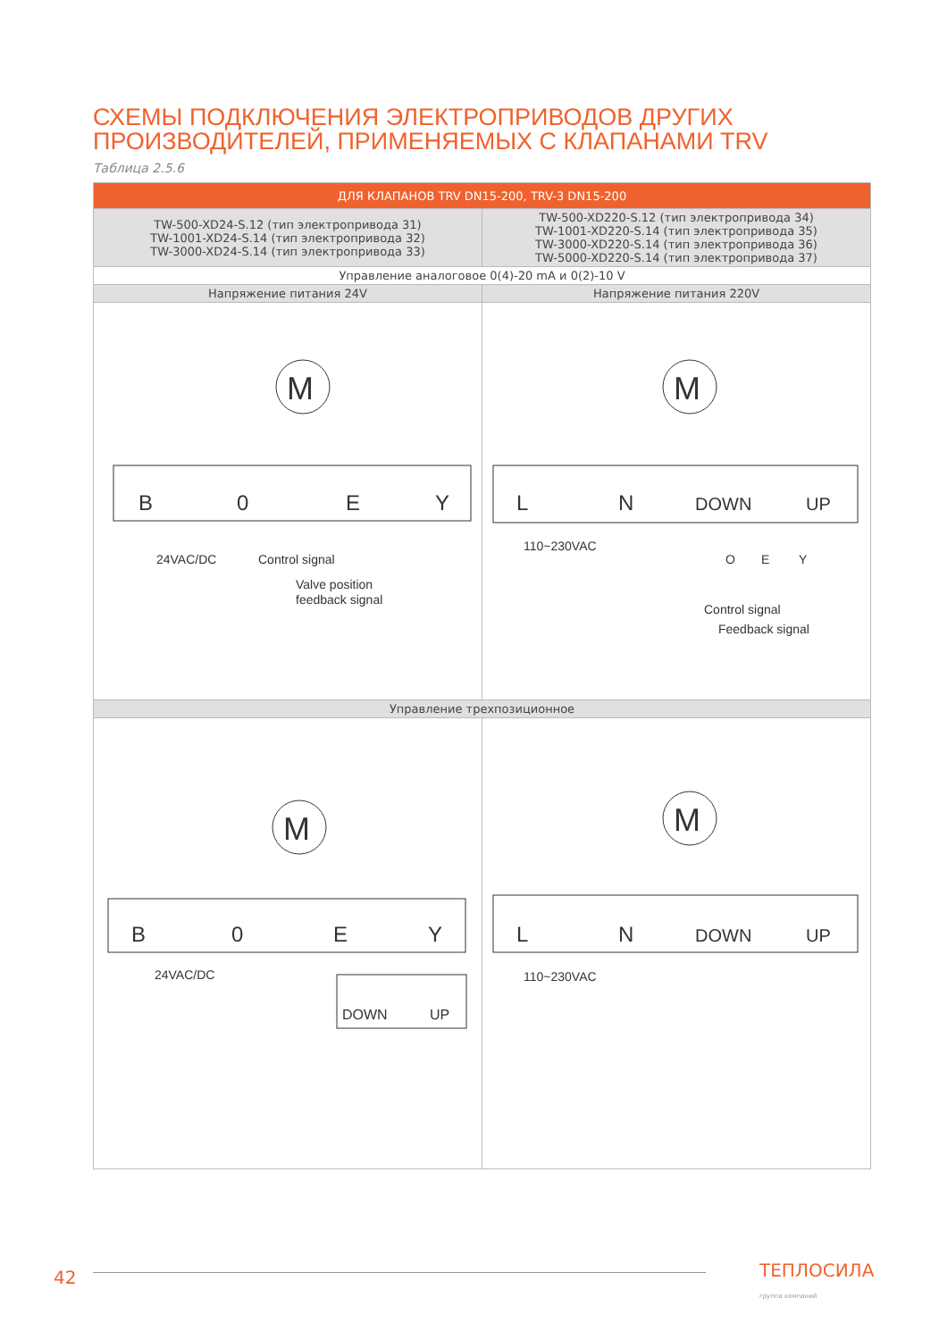СХЕМЫ ПОДКЛЮЧЕНИЯ ЭЛЕКТРОПРИВОДОВ ДРУГИХ
ПРОИЗВОДИТЕЛЕЙ, ПРИМЕНЯЕМЫХ С КЛАПАНАМИ TRV
Таблица 2.5.6
| ДЛЯ КЛАПАНОВ TRV DN15-200, TRV-3 DN15-200 | |
| --- | --- |
| TW-500-XD24-S.12 (тип электропривода 31) TW-1001-XD24-S.14 (тип электропривода 32) TW-3000-XD24-S.14 (тип электропривода 33) | TW-500-XD220-S.12 (тип электропривода 34) TW-1001-XD220-S.14 (тип электропривода 35) TW-3000-XD220-S.14 (тип электропривода 36) TW-5000-XD220-S.14 (тип электропривода 37) |
| Управление аналоговое 0(4)-20 mA и 0(2)-10 V | |
| Напряжение питания 24V | Напряжение питания 220V |
| M B 0 E Y 24VAC/DC Control signal Valve position feedback signal | M L N DOWN UP 110~230VAC O E Y Control signal Feedback signal |
| Управление трехпозиционное | |
| M B 0 E Y 24VAC/DC DOWN UP | M L N DOWN UP 110~230VAC |
42
ТЕПЛОСИЛА
группа компаний